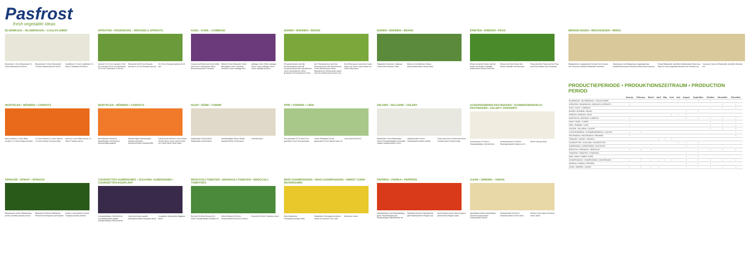Pasfrost
fresh vegetable ideas
BLOEMKOOL • BLUMENKOHL • CAULIFLOWER
Bloemkool 5-15mm Bloemkool 15-30mm Bloemkool 30-60mm Blumenkohl 5-15mm Blumenkohl 15-30mm Blumenkohl 30-60mm Cauliflower 5-15mm Cauliflower 15-30mm Cauliflower 30-60mm
SPRUITEN • ROSENKOHL • BRUSSELS SPROUTS
Spruiten 15-25 mm Spruiten 25-30 mm Spruiten 30-35 mm Rosenkohl 15-25 mm Rosenkohl 25-30 mm Rosenkohl 30-35 mm Brussels sprouts 15-25 mm Brussels sprouts 25-30 mm Brussels sprouts 30-35 mm
KOOL • KOHL • CABBAGE
Groene kool Rode kool 10mm Witte kool 10mm Savooiekool 10mm Boerenkool porties Grünkohl Rotkohl 10mm Weisskohl 10mm Wirsingkohl 10mm Grünkohl Portionen Green cabbage Red cabbage 10mm White cabbage 10mm Savoy cabbage 10mm Green cabbage portions
BONEN • BOHNEN • BEANS
Prinsessenbonen extra fijn Prinsessenbonen zeer fijn Prinsessenbonen fijn Sperziebonen 10mm Sperziebonen 20mm Buisbonen Prinzessbohnen extra fein Prinzessbohnen sehr fein Prinzessbohnen fein Brechbohnen 10mm Brechbohnen 20mm Wachsbohnen Whole green beans extra fine Whole green beans very fine Whole green beans fine Green beans cut 10mm Green beans cut 20mm Wax beans
BONEN • BOHNEN • BEANS
Flageolets Tuinbonen Snijbonen Groene Bohnenkerne Dicke Bohnen Schnittbohnen Kidney beans Broad beans Sliced beans
ERWTEN • ERBSEN • PEAS
Erwten extra fijn Erwten zeer fijn Erwten fijn Erwten middelfijn Kikkererwten Erbsen extra fein Erbsen sehr fein Erbsen fein Erbsen mittelfein Kichererbsen Peas extra fine Peas very fine Peas fine Peas medium fine Chickpeas
WORTELEN • MÖHREN • CARROTS
Baby wortelen 6-12mm Baby wortelen 12-18mm Parijse wortelen 12-16mm Möhren 6-12mm Möhren 12-18mm Pariser Karotten Baby carrots 6-12mm Baby carrots 12-18mm Parisian carrots
WORTELEN • MÖHREN • CARROTS
Wortelblokjes 6x6x6mm Wortelblokjes 10x10x10mm Wortelschijfjes gegolfd Wortelschijfjes Wortelreepjes Karotten gewürfelt Karottenscheiben Karottenstifte Carrot diced 6x6x6mm Carrot diced 10x10x10mm Carrot sliced crinkle cut Carrot sliced Carrot strips
RAAP • RÜBE • TURNIP
Raapblokjes 10x10x10mm Raapblokjes 20x20x20mm Koolrabiblokjes Rüben Würfel Kohlrabi Würfel Turnip diced Kohlrabi diced
PREI • PORREE • LEEK
Prei gesneden 5x7,5-8mm Prei gesneden 10mm Prei gesneden 20mm Preiblokjes Porree geschnitten Porree Würfel Leek cut Leek diced 10x10mm
SELDER • SELLERIE • CELERY
Bleekselder 10mm Bleekselder 20mm Knolselderblokjes Knolselder reepjes Staudensellerie 10mm Staudensellerie 20mm Selleriewürfel Sellerie streifen Celery leaf 10mm Celery leaf 20mm Celeriac diced Celeriac strips
SCHORSENEREN-PASTINAKEN • SCHWARZWURZELN-PASTINAKEN • SALSIFY- PARSNIPS
Schorseneren 20-40mm Pastinaakblokjes 10x10x10mm Schwarzwurzeln 20-40mm Pastinakenwürfel Salsify cut 20-40mm Parsnip diced
SPINAZIE • SPINAT • SPINACH
Bladspinazie porties Bladspinazie porties Gehakte spinazie porties Blattspinat Portionen Blattspinat Portionen Rahmspinat Leaf spinach portions Leaf spinach portions Chopped spinach portions
COURGETTES-AUBERGINES • ZUCCHINI -AUBERGINEN • COURGETTES-EGGPLANT
Courgetteblokjes 10x10x10mm Courgetteschijven gegrild Auberginblokjes Zucchiniwürfel Zucchinischeiben gegrillt Auberginenwürfel Courgettes diced Courgettes sliced grilled Eggplant diced
BROCCOLI-TOMATEN • BROKKOLI-TOMATEN • BROCCOLI-TOMATOES
Broccoli 20-40mm Broccoli 40-60mm Tomatenblokjes Brokkoli 20-40mm Brokkoli 40-60mm Tomatenwürfel Broccoli 20-40mm Broccoli 40-60mm Tomatoes diced
MAÏS-CHAMPIGNONS • MAIS-CHAMPIGNONS • SWEET CORN-MUSHROOMS
Maïs Maïskolven Champignonschijven Mais Maiskolben Champignonscheiben Sweet corn kernels Corn cobs Mushroom sliced
PAPRIKA • PARIKA • PEPPERS
Paprikablokjes rood Paprikablokjes groen Paprikablokjes geel Paprikareepjes Paprikawürfel rot Paprikawürfel grün Paprikawürfel gelb Paprikastreifen Peppers red diced Peppers green diced Peppers yellow diced Peppers strips
AJUIN • ZWIEBEL • ONION
Ajuinblokjes 6x6mm Ajuinblokjes 10x10mm Ajuinschijven Zwiebelwürfel 6x6mm Zwiebelwürfel 10x10mm Zwiebelscheiben Onion diced 6x6mm Onion diced 10x10mm Onion sliced
MENGELINGEN • MISCHUNGEN • MIXES
Wokgroenten Soepgroenten Broccoli mix Chinese mix Couscous Stoofmix Ratatouille Jardinière Mexicaanse mix Wokgemüse Suppengemüse Brokkoli Mischung Chinesische Mischung Couscous Eintopf Ratatouille Jardinière Mexikanische Mischung Wok mix Soup vegetables Broccoli mix Chinese mix Couscous Stew mix Ratatouille Jardinière Mexican mix
PRODUCTIEPERIODE • PRODUKTIONSZEITRAUM • PRODUCTION PERIOD
| | January | February | March | April | May | June | July | August | September | October | November | December |
| --- | --- | --- | --- | --- | --- | --- | --- | --- | --- | --- | --- | --- |
| BLOEMKOOL • BLUMENKOHL • CAULIFLOWER | | | | | | | • | • | • | • | | |
| SPRUITEN • ROSENKOHL • BRUSSELS SPROUTS | • | | | | | | | | | | • | • |
| KOOL • KOHL • CABBAGE | | | | | | | | | | • | • | • |
| BONEN • BOHNEN • BEANS | | | | | | | | • | • | | | |
| ERWTEN • ERBSEN • PEAS | | | | | | • | • | • | | | | |
| WORTELEN • MÖHREN • CARROTS | • | | | | | | | • | • | • | • | • |
| RAAP • RÜBE • TURNIP | • | | | | | | | | | • | • | • |
| PREI • PORREE • LEEK | • | | | | | | | | | • | • | • |
| SELDER • SELLERIE • CELERY | | | | | | | | | | • | • | • |
| SCHORSENEREN • SCHWARZWURZELN • SALSIFY | • | • | | | | | | | | | | • |
| PASTINAKEN • PASTINAKEN • PARSNIPS | • | | | | | | | | | | | • |
| SPINAZIE • SPINAT • SPINACH | | | | • | • | • | | | | | | |
| COURGETTES • ZUCCHINI • COURGETTES | | | | | | | • | • | • | | | |
| AUBERGINES • AUBERGINEN • EGGPLANT | | | | | | | | • | • | | | |
| BROCCOLI • BROKKOLI • BROCCOLI | • | • | • | | | | | | • | • | • | • |
| TOMATEN • TOMATEN • TOMATOES | | | | | | | | • | • | | | |
| MAÏS • MAIS • SWEET CORN | | | | | | | | • | • | | | |
| CHAMPIGNONS • CHAMPIGNONS • MUSHROOMS | • | • | • | • | • | • | • | • | • | • | • | • |
| PAPRIKA • PARIKA • PEPPERS | | | | | | | | • | • | • | | |
| AJUIN • ZWIEBEL • ONION | • | • | • | • | | | | • | • | • | • | • |